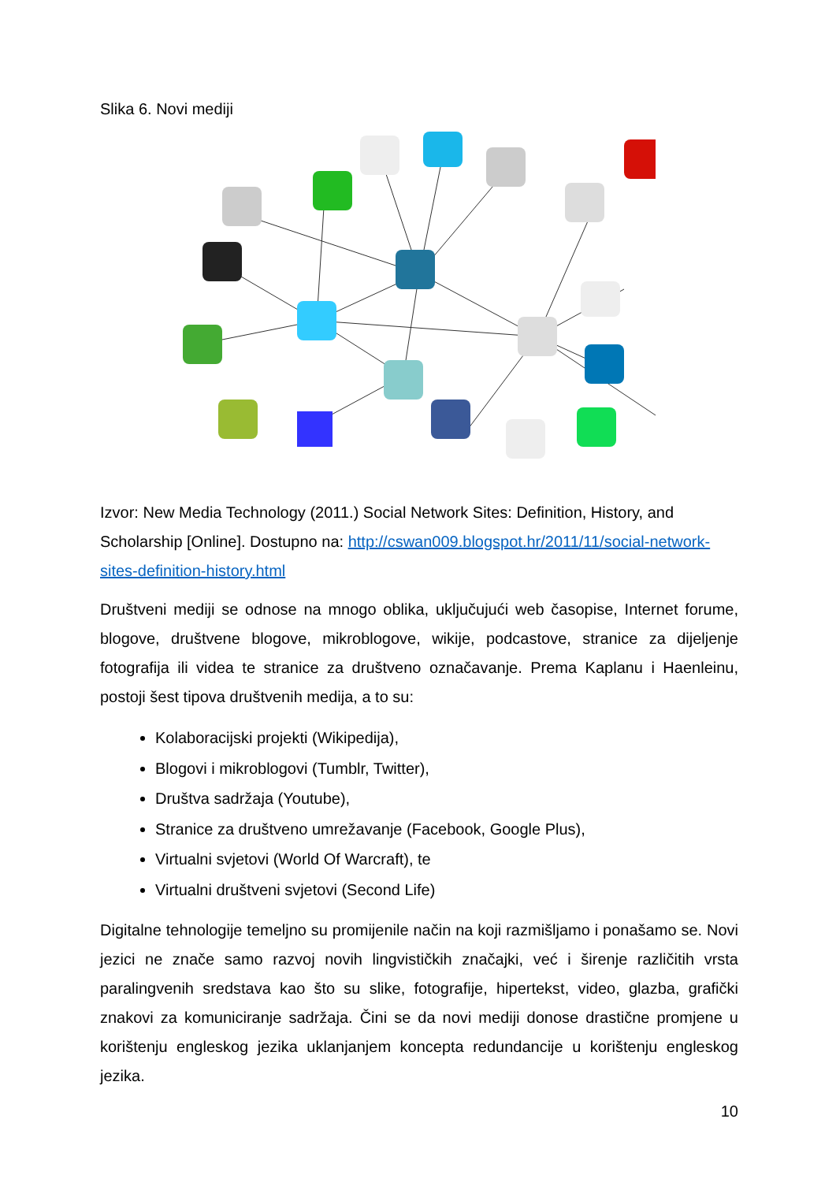Slika 6. Novi mediji
Izvor: New Media Technology (2011.) Social Network Sites: Definition, History, and Scholarship [Online]. Dostupno na: http://cswan009.blogspot.hr/2011/11/social-network-sites-definition-history.html
Društveni mediji se odnose na mnogo oblika, uključujući web časopise, Internet forume, blogove, društvene blogove, mikroblogove, wikije, podcastove, stranice za dijeljenje fotografija ili videa te stranice za društveno označavanje. Prema Kaplanu i Haenleinu, postoji šest tipova društvenih medija, a to su:
Kolaboracijski projekti (Wikipedija),
Blogovi i mikroblogovi (Tumblr, Twitter),
Društva sadržaja (Youtube),
Stranice za društveno umrežavanje (Facebook, Google Plus),
Virtualni svjetovi (World Of Warcraft), te
Virtualni društveni svjetovi (Second Life)
Digitalne tehnologije temeljno su promijenile način na koji razmišljamo i ponašamo se. Novi jezici ne znače samo razvoj novih lingvističkih značajki, već i širenje različitih vrsta paralingvenih sredstava kao što su slike, fotografije, hipertekst, video, glazba, grafički znakovi za komuniciranje sadržaja. Čini se da novi mediji donose drastične promjene u korištenju engleskog jezika uklanjanjem koncepta redundancije u korištenju engleskog jezika.
10